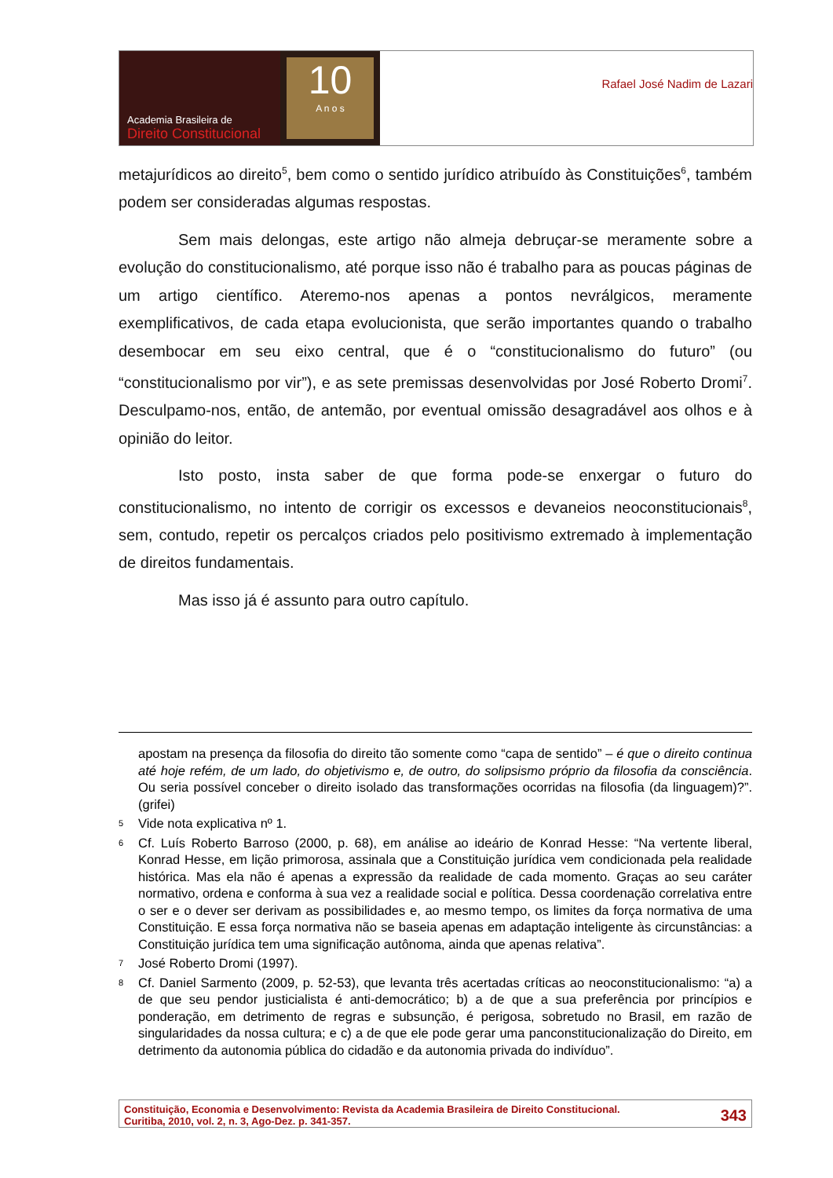Academia Brasileira de
Direito Constitucional
10
A n o s
Rafael José Nadim de Lazari
metajurídicos ao direito<sup>5</sup>, bem como o sentido jurídico atribuído às Constituições<sup>6</sup>, também podem ser consideradas algumas respostas.
Sem mais delongas, este artigo não almeja debruçar-se meramente sobre a evolução do constitucionalismo, até porque isso não é trabalho para as poucas páginas de um artigo científico. Ateremo-nos apenas a pontos nevrálgicos, meramente exemplificativos, de cada etapa evolucionista, que serão importantes quando o trabalho desembocar em seu eixo central, que é o “constitucionalismo do futuro” (ou “constitucionalismo por vir”), e as sete premissas desenvolvidas por José Roberto Dromi<sup>7</sup>. Desculpamo-nos, então, de antemão, por eventual omissão desagradável aos olhos e à opinião do leitor.
Isto posto, insta saber de que forma pode-se enxergar o futuro do constitucionalismo, no intento de corrigir os excessos e devaneios neoconstitucionais<sup>8</sup>, sem, contudo, repetir os percalços criados pelo positivismo extremado à implementação de direitos fundamentais.
Mas isso já é assunto para outro capítulo.
apostam na presença da filosofia do direito tão somente como “capa de sentido” – é que o direito continua até hoje refém, de um lado, do objetivismo e, de outro, do solipsismo próprio da filosofia da consciência. Ou seria possível conceber o direito isolado das transformações ocorridas na filosofia (da linguagem)?”. (grifei)
5 Vide nota explicativa nº 1.
6 Cf. Luís Roberto Barroso (2000, p. 68), em análise ao ideário de Konrad Hesse: “Na vertente liberal, Konrad Hesse, em lição primorosa, assinala que a Constituição jurídica vem condicionada pela realidade histórica. Mas ela não é apenas a expressão da realidade de cada momento. Graças ao seu caráter normativo, ordena e conforma à sua vez a realidade social e política. Dessa coordenação correlativa entre o ser e o dever ser derivam as possibilidades e, ao mesmo tempo, os limites da força normativa de uma Constituição. E essa força normativa não se baseia apenas em adaptação inteligente às circunstâncias: a Constituição jurídica tem uma significação autônoma, ainda que apenas relativa”.
7 José Roberto Dromi (1997).
8 Cf. Daniel Sarmento (2009, p. 52-53), que levanta três acertadas críticas ao neoconstitucionalismo: “a) a de que seu pendor justicialista é anti-democrático; b) a de que a sua preferência por princípios e ponderação, em detrimento de regras e subsunção, é perigosa, sobretudo no Brasil, em razão de singularidades da nossa cultura; e c) a de que ele pode gerar uma panconstitucionalização do Direito, em detrimento da autonomia pública do cidadão e da autonomia privada do indivíduo”.
Constituição, Economia e Desenvolvimento: Revista da Academia Brasileira de Direito Constitucional.
Curitiba, 2010, vol. 2, n. 3, Ago-Dez. p. 341-357.
343